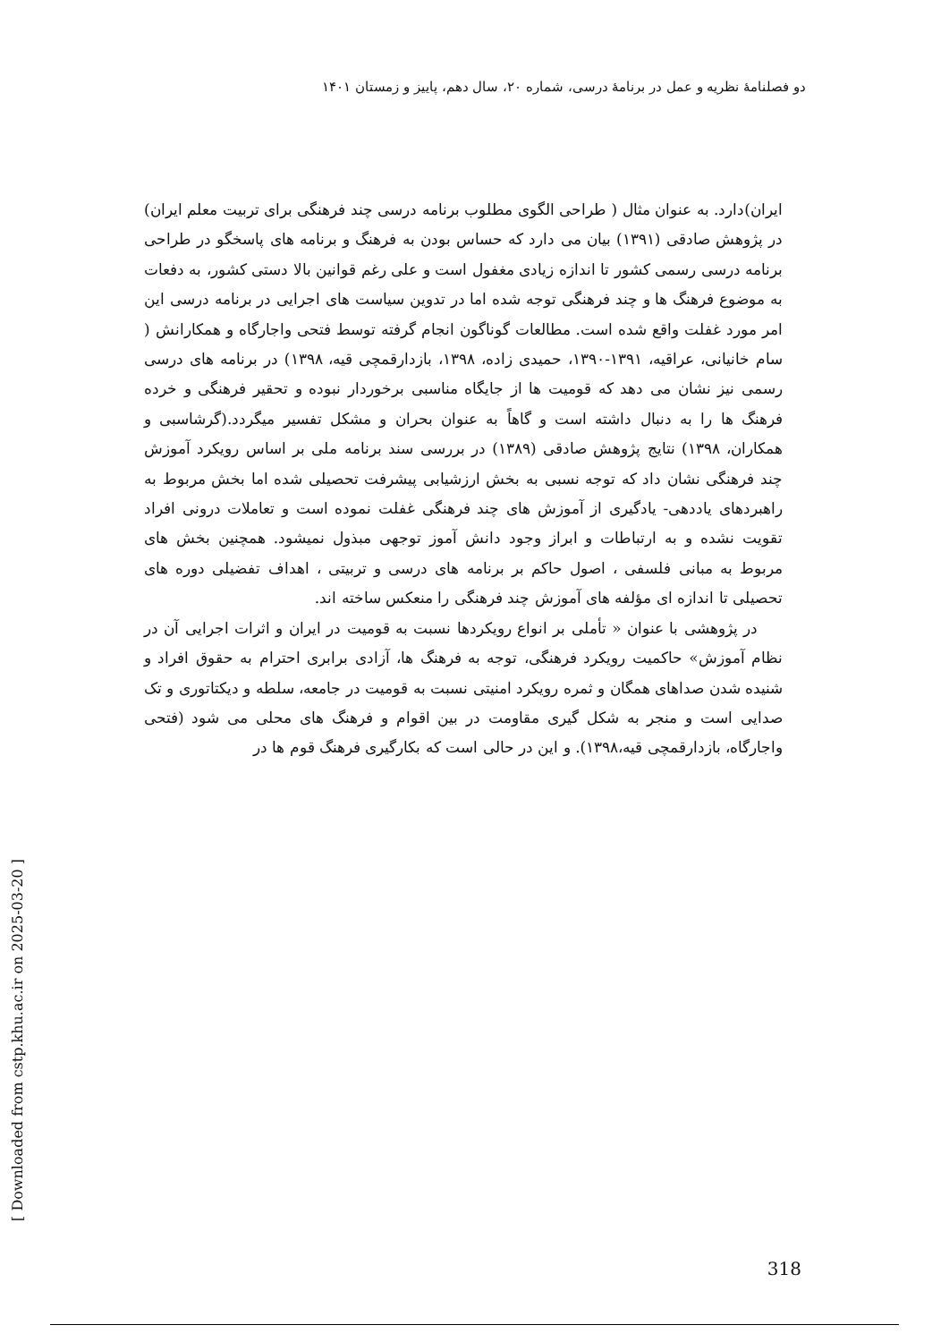دو فصلنامهٔ نظریه و عمل در برنامهٔ درسی، شماره ۲۰، سال دهم، پاییز و زمستان ۱۴۰۱
ایران)دارد. به عنوان مثال ( طراحی الگوی مطلوب برنامه درسی چند فرهنگی برای تربیت معلم ایران) در پژوهش صادقی (۱۳۹۱) بیان می دارد که حساس بودن به فرهنگ و برنامه های پاسخگو در طراحی برنامه درسی رسمی کشور تا اندازه زیادی مغفول است و علی رغم قوانین بالا دستی کشور، به دفعات به موضوع فرهنگ ها و چند فرهنگی توجه شده اما در تدوین سیاست های اجرایی در برنامه درسی این امر مورد غفلت واقع شده است. مطالعات گوناگون انجام گرفته توسط فتحی واجارگاه و همکارانش ( سام خانیانی، عراقیه، ۱۳۹۱-۱۳۹۰، حمیدی زاده، ۱۳۹۸، بازدارقمچی قیه، ۱۳۹۸) در برنامه های درسی رسمی نیز نشان می دهد که قومیت ها از جایگاه مناسبی برخوردار نبوده و تحقیر فرهنگی و خرده فرهنگ ها را به دنبال داشته است و گاهاً به عنوان بحران و مشکل تفسیر میگردد.(گرشاسبی و همکاران، ۱۳۹۸) نتایج پژوهش صادقی (۱۳۸۹) در بررسی سند برنامه ملی بر اساس رویکرد آموزش چند فرهنگی نشان داد که توجه نسبی به بخش ارزشیابی پیشرفت تحصیلی شده اما بخش مربوط به راهبردهای یاددهی- یادگیری از آموزش های چند فرهنگی غفلت نموده است و تعاملات درونی افراد تقویت نشده و به ارتباطات و ابراز وجود دانش آموز توجهی مبذول نمیشود. همچنین بخش های مربوط به مبانی فلسفی ، اصول حاکم بر برنامه های درسی و تربیتی ، اهداف تفضیلی دوره های تحصیلی تا اندازه ای مؤلفه های آموزش چند فرهنگی را منعکس ساخته اند.
در پژوهشی با عنوان « تأملی بر انواع رویکردها نسبت به قومیت در ایران و اثرات اجرایی آن در نظام آموزش» حاکمیت رویکرد فرهنگی، توجه به فرهنگ ها، آزادی برابری احترام به حقوق افراد و شنیده شدن صداهای همگان و ثمره رویکرد امنیتی نسبت به قومیت در جامعه، سلطه و دیکتاتوری و تک صدایی است و منجر به شکل گیری مقاومت در بین اقوام و فرهنگ های محلی می شود (فتحی واجارگاه، بازدارقمچی قیه،۱۳۹۸). و این در حالی است که بکارگیری فرهنگ قوم ها در
[ Downloaded from cstp.khu.ac.ir on 2025-03-20 ]
318